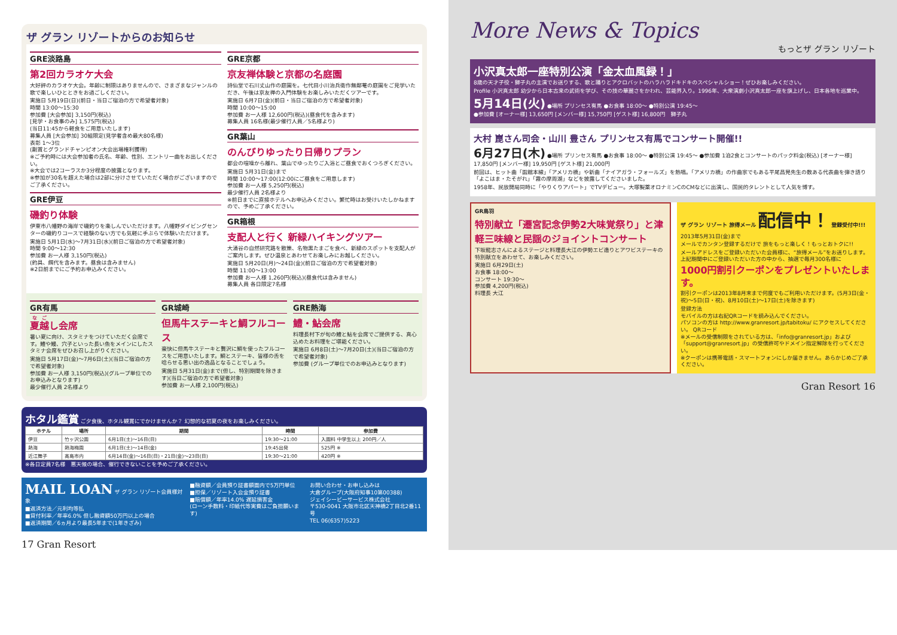ザ グラン リゾートからのお知らせ
GRE淡路島
第2回カラオケ大会
大好評のカラオケ大会。年齢に制限はありませんので、さまざまなジャンルの歌で楽しいひとときをお過ごしください。
実施日 5月19日(日)(前日・当日ご宿泊の方で希望者対象)
時間 13:00〜15:30
参加費 [大会参加] 3,150円(税込)
[見学・お食事のみ] 1,575円(税込)
(当日11:45から軽食をご用意いたします)
募集人員 [大会参加] 30組限定(見学者含め最大80名様)
表彰 1〜3位
(副賞とグランドチャンピオン大会出場権利獲得)
※ご予約時には大会参加者の氏名、年齢、性別、エントリー曲をお出しください。
※大会では2コーラスか3分程度の披露となります。
※参加が30名を超えた場合は2部に分けさせていただく場合がございますのでご了承ください。
GRE伊豆
磯釣り体験
伊東市八幡野の海岸で磯釣りを楽しんでいただけます。八幡野ダイビングセンターの磯釣りコースで経験のない方でも気軽に手ぶらで体験いただけます。
実施日 5月1日(水)〜7月31日(水)(前日ご宿泊の方で希望者対象)
時間 9:00〜12:30
参加費 お一人様 3,150円(税込)
(釣具、餌代を含みます。昼食は含みません)
※2日前までにご予約お申込みください。
GRE京都
京友禅体験と京都の名庭園
詩仙堂で石川丈山作の庭園を。七代目小川治兵衛作無鄰菴の庭園をご見学いただき、午後は京友禅の入門体験をお楽しみいただくツアーです。
実施日 6月7日(金)(前日・当日ご宿泊の方で希望者対象)
時間 10:00〜15:00
参加費 お一人様 12,600円(税込)(昼食代を含みます)
募集人員 16名様(最少催行人員／5名様より)
GR葉山
のんびりゆったり日帰りプラン
都会の喧噪から離れ、葉山でゆったりご入浴とご昼食でおくつろぎください。
実施日 5月31日(金)まで
時間 10:00〜17:00(12:00にご昼食をご用意します)
参加費 お一人様 5,250円(税込)
最少催行人員 2名様より
※前日までに直接ホテルへお申込みください。繁忙時はお受けいたしかねますので、予めご了承ください。
GR箱根
支配人と行く 新緑ハイキングツアー
大涌谷の自然研究路を散策、名物黒たまごを食べ、新緑のスポットを支配人がご案内します。ぜひ温泉とあわせてお楽しみにお越しください。
実施日 5月20日(月)〜24日(金)(前日ご宿泊の方で希望者対象)
時間 11:00〜13:00
参加費 お一人様 1,260円(税込)(昼食代は含みません)
募集人員 各日限定7名様
GR有馬
夏越し会席
暑い夏に向け、スタミナをつけていただく会席です。鱧や鰻、穴子といった長い魚をメインにしたスタミナ会席をぜひお召し上がりください。
実施日 5月17日(金)〜7月6日(土)(当日ご宿泊の方で希望者対象)
参加費 お一人様 3,150円(税込)(グループ単位でのお申込みとなります)
最少催行人員 2名様より
GR城崎
但馬牛ステーキと鯛フルコース
豪快に但馬牛ステーキと贅沢に鯛を使ったフルコースをご用意いたします。鯛とステーキ、皆様の舌を唸らせる思い出の逸品となることでしょう。
実施日 5月31日(金)まで(但し、特別期間を除きます)(当日ご宿泊の方で希望者対象)
参加費 お一人様 2,100円(税込)
GRE熱海
鱧・鮎会席
料理長村下が旬の鱧と鮎を会席でご提供する、真心込めたお料理をご堪能ください。
実施日 6月8日(土)〜7月20日(土)(当日ご宿泊の方で希望者対象)
参加費 (グループ単位でのお申込みとなります)
ホタル鑑賞 ご夕食後、ホタル観賞にでかけませんか？ 幻想的な初夏の夜をお楽しみください。
| ホテル | 場所 | 期間 | 時間 | 参加費 |
| --- | --- | --- | --- | --- |
| 伊豆 | 竹ヶ沢公園 | 6月1日(土)〜16日(日) | 19:30〜21:00 | 入園料 中学生以上 200円／人 |
| 熱海 | 熱海梅園 | 6月1日(土)〜14日(金) | 19:45出発 | 525円 ※ |
| 近江舞子 | 高島市内 | 6月14日(金)〜16日(日)・21日(金)〜23日(日) | 19:30〜21:00 | 420円 ※ |
※各日定員7名様　悪天候の場合、催行できないことを予めご了承ください。
MAIL LOAN ザ グラン リゾート会員様対象
■返済方法／元利均等払
■貸付利率／年率6.0% 但し融資額50万円以上の場合
■返済期間／6ヵ月より最長5年まで(1年きざみ)
■融資額／会員預り証書額面内で5万円単位
■担保／リゾート入会金預り証書
■賠償額／年率14.0% 遅延損害金
(ローン手数料・印紙代等実費はご負担願います)
お問い合わせ・お申し込みは
大倉グループ(大阪府知事10第00388)
ジェイシービーサービス株式会社
〒530-0041 大阪市北区天神橋2丁目北2番11号
TEL 06(6357)5223
17 Gran Resort
More News & Topics
もっとザ グラン リゾート
小沢真太郎一座特別公演「金太血風録！」
8歳の天才子役・獅子丸の主演でお送りする、歌と踊りとアクロバットのハラハラドキドキのスペシャルショー！ぜひお楽しみください。
Profile 小沢真太郎 幼少から日本古来の武術を学び、その技の華麗さをかわれ、芸能界入り。1996年、大衆演劇小沢真太郎一座を旗上げし、日本各地を巡業中。
5月14日(火) ●場所 プリンセス有馬 ●お食事 18:00〜 ●特別公演 19:45〜
●参加費 [オーナー様] 13,650円 [メンバー様] 15,750円 [ゲスト様] 16,800円　獅子丸
大村 崑さん司会・山川 豊さん プリンセス有馬でコンサート開催!!
6月27日(木) ●場所 プリンセス有馬 ●お食事 18:00〜 ●特別公演 19:45〜 ●参加費 1泊2食とコンサートのパック料金(税込) [オーナー様] 17,850円 [メンバー様] 19,950円 [ゲスト様] 21,000円
前回は、ヒット曲「函館本線」「アメリカ橋」や新曲「ナイアガラ・フォールズ」を熱唱。「アメリカ橋」の作曲家でもある平尾昌晃先生の数ある代表曲を弾き語り「よこはま・たそがれ」「霧の摩周湖」などを披露してくださいました。
1958年、民放開局同時に「やりくりアパート」でTVデビュー。大塚製薬オロナミンCのCMなどに出演し、国民的タレントとして人気を博す。
GR鳥羽
特別献立「遷宮記念伊勢2大味覚祭り」と津軽三味線と民謡のジョイントコンサート
下坂龍志さんによるステージと料理長大江の伊勢エビ造りとアワビステーキの特別献立をあわせて、お楽しみください。
実施日 6月29日(土)
お食事 18:00〜
コンサート 19:30〜
参加費 4,200円(税込)
料理長 大江
ザ グラン リゾート 旅得メール 配信中！ 登録受付中!!! 2013年5月31日(金)まで
メールでカンタン登録するだけで 旅をもっと楽しく！もっとおトクに!!
メールアドレスをご登録いただいた会員様に、“旅得メール”をお送りします。上記期間中にご登録いただいた方の中から、抽選で毎月300名様に
1000円割引クーポンをプレゼントいたします。
割引クーポンは2013年8月末まで何度でもご利用いただけます。(5月3日(金・祝)〜5日(日・祝)、8月10日(土)〜17日(土)を除きます)
登録方法
モバイルの方は右記QRコードを読み込んでください。
パソコンの方は http://www.granresort.jp/tabitoku/ にアクセスしてください。 QRコード
※メールの受信制限をされている方は、「info@granresort.jp」および「support@granresort.jp」の受信許可やドメイン指定解除を行ってください。
※クーポンは携帯電話・スマートフォンにしか届きません。あらかじめご了承ください。
Gran Resort 16